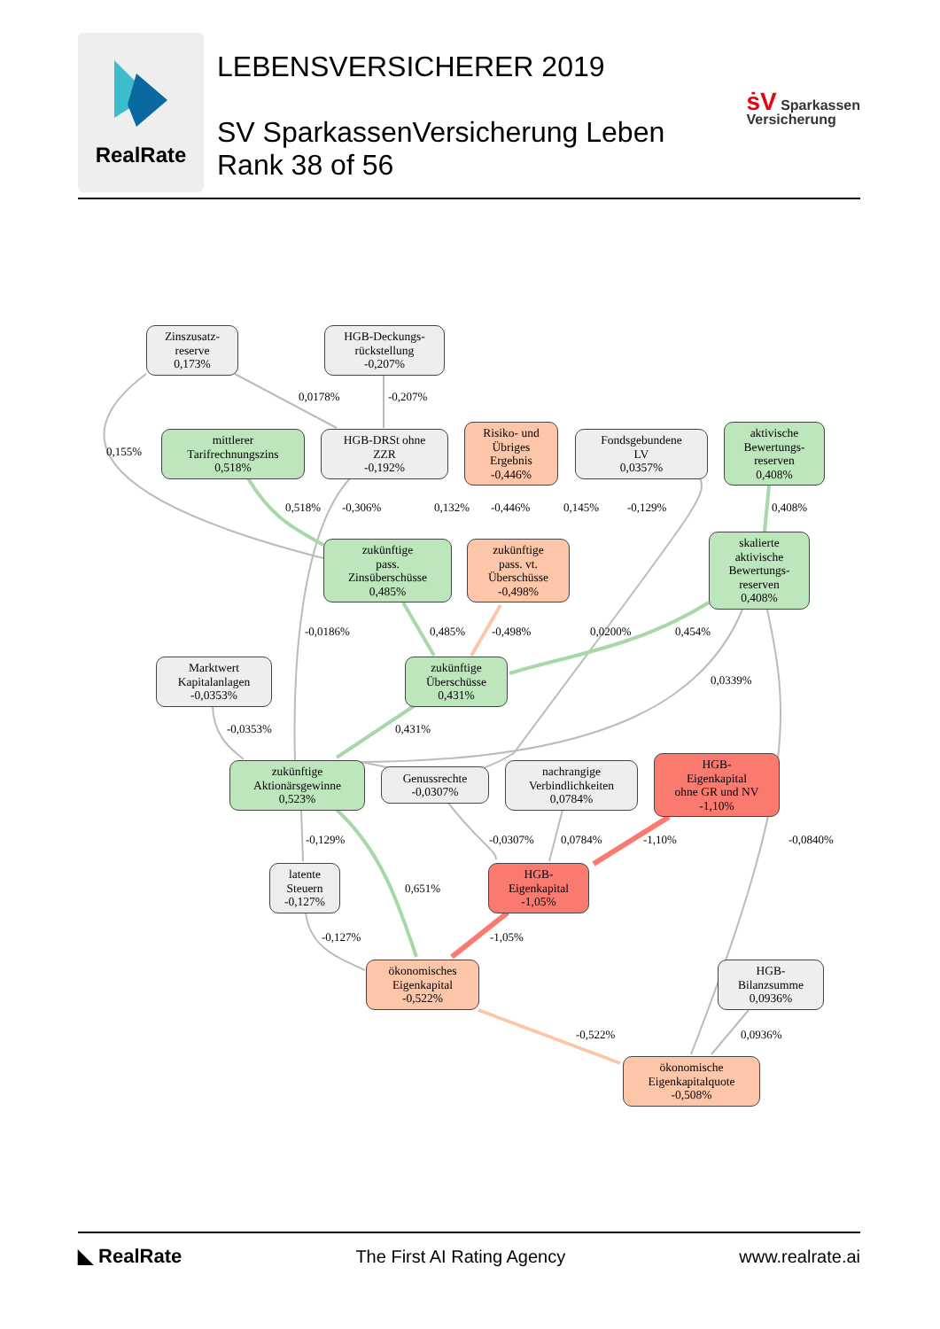RealRate
LEBENSVERSICHERER 2019
SV SparkassenVersicherung Leben
Rank 38 of 56
ṡV Sparkassen
Versicherung
Zinszusatz-
reserve
0,173%
HGB-Deckungs-
rückstellung
-0,207%
mittlerer
Tarifrechnungszins
0,518%
HGB-DRSt ohne
ZZR
-0,192%
Risiko- und
Übriges
Ergebnis
-0,446%
Fondsgebundene
LV
0,0357%
aktivische
Bewertungs-
reserven
0,408%
zukünftige
pass.
Zinsüberschüsse
0,485%
zukünftige
pass. vt.
Überschüsse
-0,498%
skalierte
aktivische
Bewertungs-
reserven
0,408%
Marktwert
Kapitalanlagen
-0,0353%
zukünftige
Überschüsse
0,431%
zukünftige
Aktionärsgewinne
0,523%
Genussrechte
-0,0307%
nachrangige
Verbindlichkeiten
0,0784%
HGB-
Eigenkapital
ohne GR und NV
-1,10%
latente
Steuern
-0,127%
HGB-
Eigenkapital
-1,05%
ökonomisches
Eigenkapital
-0,522%
HGB-
Bilanzsumme
0,0936%
ökonomische
Eigenkapitalquote
-0,508%
0,0178% -0,207%
0,155%
0,518% -0,306% 0,132% -0,446% 0,145% -0,129% 0,408%
-0,0186% 0,485% -0,498% 0,0200% 0,454%
0,0339%
-0,0353% 0,431%
-0,129% -0,0307% 0,0784% -1,10% -0,0840%
0,651%
-0,127% -1,05%
-0,522% 0,0936%
◣ RealRate The First AI Rating Agency www.realrate.ai